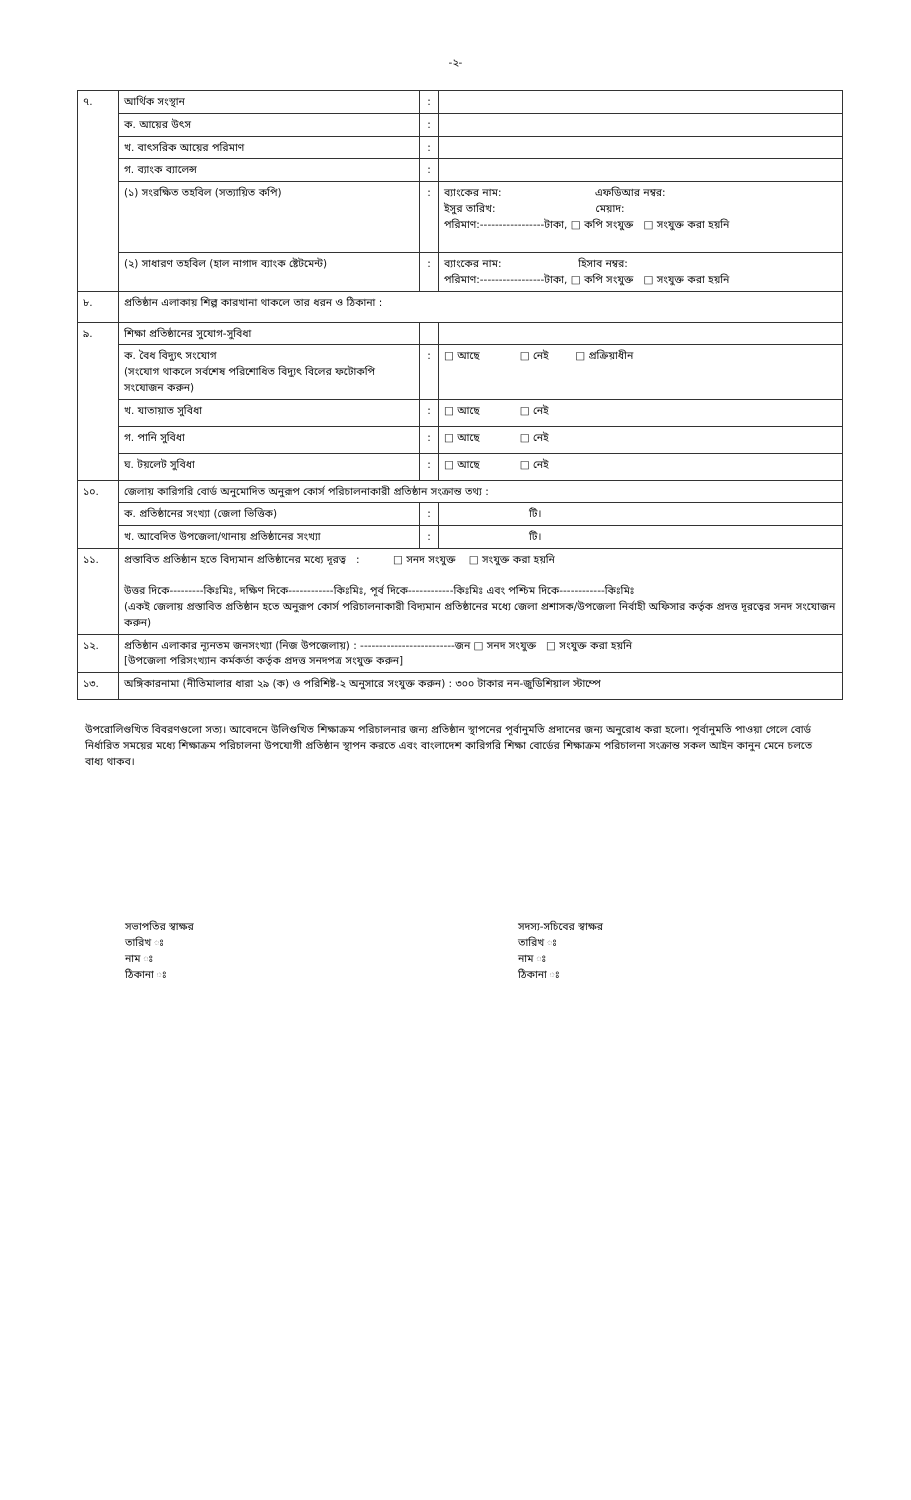-২-
| ৭. | আর্থিক সংস্থান | : | |
| | ক. আয়ের উৎস | : | |
| | খ. বাৎসরিক আয়ের পরিমাণ | : | |
| | গ. ব্যাংক ব্যালেন্স | : | |
| | (১) সংরক্ষিত তহবিল (সত্যায়িত কপি) | : | ব্যাংকের নাম: এফডিআর নম্বর: ইসুর তারিখ: মেয়াদ: পরিমাণ:-----------------টাকা, □ কপি সংযুক্ত □ সংযুক্ত করা হয়নি |
| | (২) সাধারণ তহবিল (হাল নাগাদ ব্যাংক ষ্টেটমেন্ট) | : | ব্যাংকের নাম: হিসাব নম্বর: পরিমাণ:-----------------টাকা, □ কপি সংযুক্ত □ সংযুক্ত করা হয়নি |
| ৮. | প্রতিষ্ঠান এলাকায় শিল্প কারখানা থাকলে তার ধরন ও ঠিকানা : | | |
| ৯. | শিক্ষা প্রতিষ্ঠানের সুযোগ-সুবিধা | | |
| | ক. বৈধ বিদ্যুৎ সংযোগ (সংযোগ থাকলে সর্বশেষ পরিশোধিত বিদ্যুৎ বিলের ফটোকপি সংযোজন করুন) | : | □ আছে □ নেই □ প্রক্রিয়াধীন |
| | খ. যাতায়াত সুবিধা | : | □ আছে □ নেই |
| | গ. পানি সুবিধা | : | □ আছে □ নেই |
| | ঘ. টয়লেট সুবিধা | : | □ আছে □ নেই |
| ১০. | জেলায় কারিগরি বোর্ড অনুমোদিত অনুরূপ কোর্স পরিচালনাকারী প্রতিষ্ঠান সংক্রান্ত তথ্য : | | |
| | ক. প্রতিষ্ঠানের সংখ্যা (জেলা ভিত্তিক) | : | টি। |
| | খ. আবেদিত উপজেলা/থানায় প্রতিষ্ঠানের সংখ্যা | : | টি। |
| ১১. | প্রস্তাবিত প্রতিষ্ঠান হতে বিদ্যমান প্রতিষ্ঠানের মধ্যে দূরত্ব : □ সনদ সংযুক্ত □ সংযুক্ত করা হয়নি উত্তর দিকে---------কিঃমিঃ, দক্ষিণ দিকে------------কিঃমিঃ, পূর্ব দিকে------------কিঃমিঃ এবং পশ্চিম দিকে------------কিঃমিঃ (একই জেলায় প্রস্তাবিত প্রতিষ্ঠান হতে অনুরূপ কোর্স পরিচালনাকারী বিদ্যমান প্রতিষ্ঠানের মধ্যে জেলা প্রশাসক/উপজেলা নির্বাহী অফিসার কর্তৃক প্রদত্ত দূরত্বের সনদ সংযোজন করুন) | | |
| ১২. | প্রতিষ্ঠান এলাকার ন্যূনতম জনসংখ্যা (নিজ উপজেলায়) : -------------------------জন □ সনদ সংযুক্ত □ সংযুক্ত করা হয়নি [উপজেলা পরিসংখ্যান কর্মকর্তা কর্তৃক প্রদত্ত সনদপত্র সংযুক্ত করুন] | | |
| ১৩. | অঙ্গিকারনামা (নীতিমালার ধারা ২৯ (ক) ও পরিশিষ্ট-২ অনুসারে সংযুক্ত করুন) : ৩০০ টাকার নন-জুডিশিয়াল স্টাম্পে | | |
উপরোলিণ্ডখিত বিবরণগুলো সত্য। আবেদনে উলিণ্ডখিত শিক্ষাক্রম পরিচালনার জন্য প্রতিষ্ঠান স্থাপনের পূর্বানুমতি প্রদানের জন্য অনুরোধ করা হলো। পূর্বানুমতি পাওয়া গেলে বোর্ড নির্ধারিত সময়ের মধ্যে শিক্ষাক্রম পরিচালনা উপযোগী প্রতিষ্ঠান স্থাপন করতে এবং বাংলাদেশ কারিগরি শিক্ষা বোর্ডের শিক্ষাক্রম পরিচালনা সংক্রান্ত সকল আইন কানুন মেনে চলতে বাধ্য থাকব।
সভাপতির স্বাক্ষর
তারিখ ঃ
নাম ঃ
ঠিকানা ঃ
সদস্য-সচিবের স্বাক্ষর
তারিখ ঃ
নাম ঃ
ঠিকানা ঃ